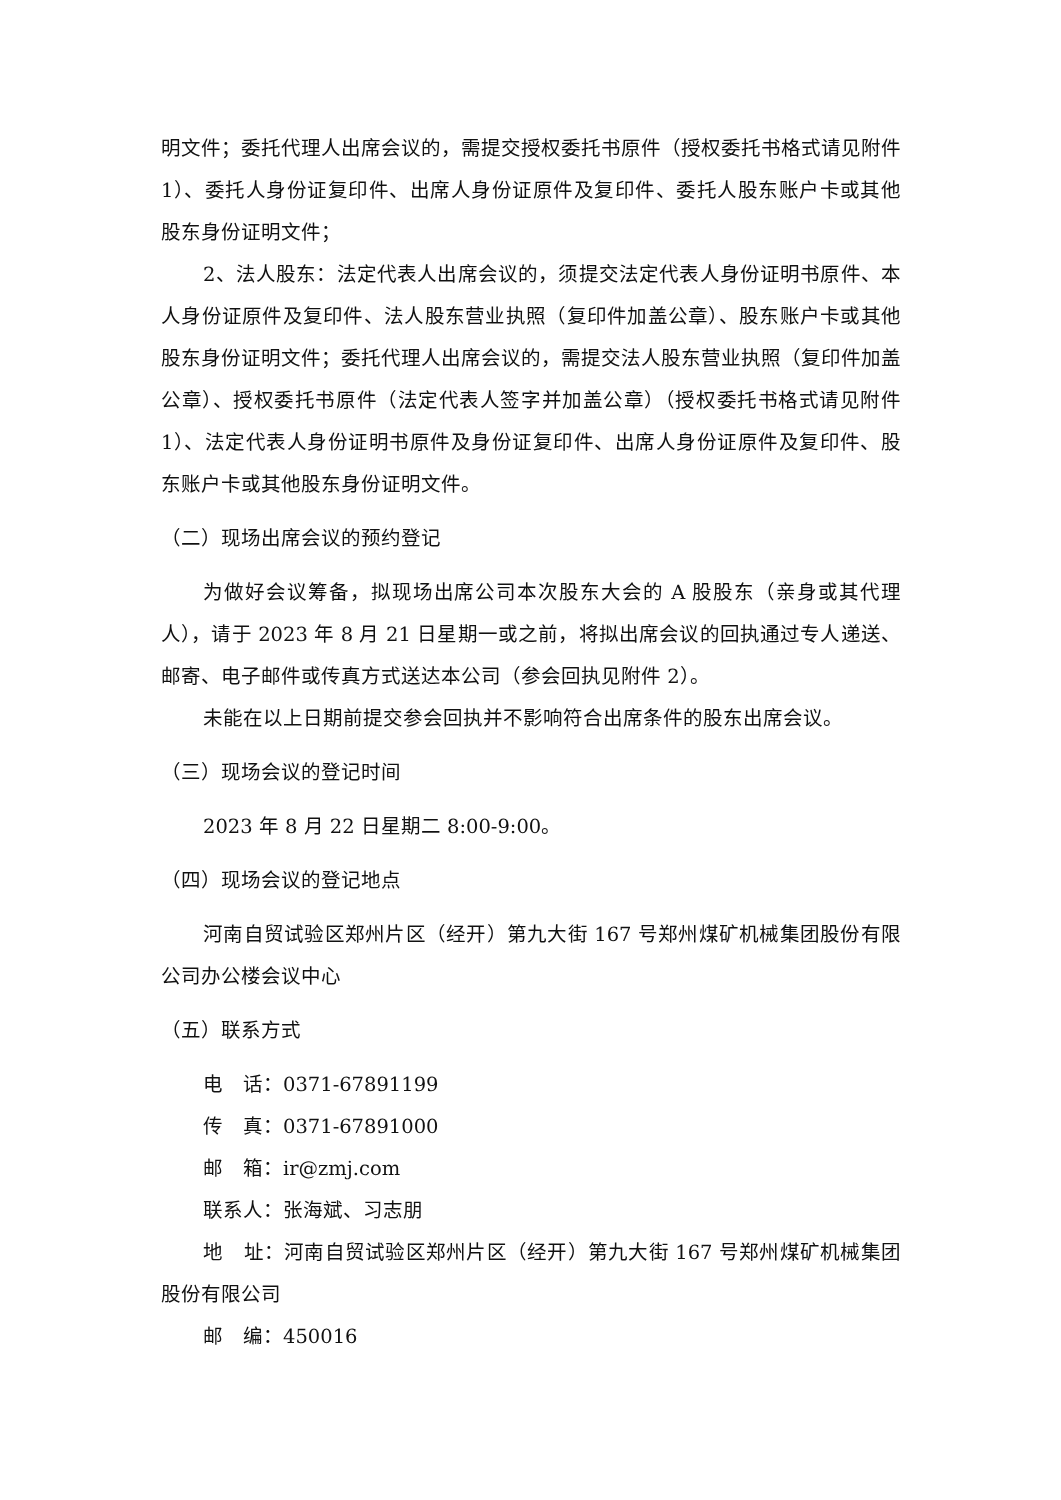明文件；委托代理人出席会议的，需提交授权委托书原件（授权委托书格式请见附件 1）、委托人身份证复印件、出席人身份证原件及复印件、委托人股东账户卡或其他股东身份证明文件；
2、法人股东：法定代表人出席会议的，须提交法定代表人身份证明书原件、本人身份证原件及复印件、法人股东营业执照（复印件加盖公章）、股东账户卡或其他股东身份证明文件；委托代理人出席会议的，需提交法人股东营业执照（复印件加盖公章）、授权委托书原件（法定代表人签字并加盖公章）（授权委托书格式请见附件 1）、法定代表人身份证明书原件及身份证复印件、出席人身份证原件及复印件、股东账户卡或其他股东身份证明文件。
（二）现场出席会议的预约登记
为做好会议筹备，拟现场出席公司本次股东大会的 A 股股东（亲身或其代理人），请于 2023 年 8 月 21 日星期一或之前，将拟出席会议的回执通过专人递送、邮寄、电子邮件或传真方式送达本公司（参会回执见附件 2）。
未能在以上日期前提交参会回执并不影响符合出席条件的股东出席会议。
（三）现场会议的登记时间
2023 年 8 月 22 日星期二 8:00-9:00。
（四）现场会议的登记地点
河南自贸试验区郑州片区（经开）第九大街 167 号郑州煤矿机械集团股份有限公司办公楼会议中心
（五）联系方式
电　话：0371-67891199
传　真：0371-67891000
邮　箱：ir@zmj.com
联系人：张海斌、习志朋
地　址：河南自贸试验区郑州片区（经开）第九大街 167 号郑州煤矿机械集团股份有限公司
邮　编：450016